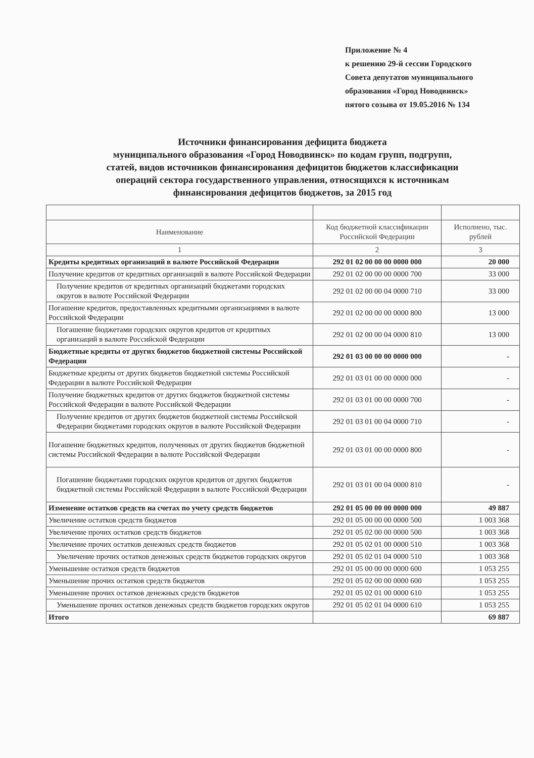Приложение № 4
к решению 29-й сессии Городского
Совета депутатов муниципального
образования «Город Новодвинск»
пятого созыва от 19.05.2016 № 134
Источники финансирования дефицита бюджета
муниципального образования «Город Новодвинск» по кодам групп, подгрупп,
статей, видов источников финансирования дефицитов бюджетов классификации
операций сектора государственного управления, относящихся к источникам
финансирования дефицитов бюджетов, за 2015 год
| Наименование | Код бюджетной классификации Российской Федерации | Исполнено, тыс. рублей |
| --- | --- | --- |
| 1 | 2 | 3 |
| Кредиты кредитных организаций в валюте Российской Федерации | 292 01 02 00 00 00 0000 000 | 20 000 |
| Получение кредитов от кредитных организаций в валюте Российской Федерации | 292 01 02 00 00 00 0000 700 | 33 000 |
| Получение кредитов от кредитных организаций бюджетами городских округов в валюте Российской Федерации | 292 01 02 00 00 04 0000 710 | 33 000 |
| Погашение кредитов, предоставленных кредитными организациями в валюте Российской Федерации | 292 01 02 00 00 00 0000 800 | 13 000 |
| Погашение бюджетами городских округов кредитов от кредитных организаций в валюте Российской Федерации | 292 01 02 00 00 04 0000 810 | 13 000 |
| Бюджетные кредиты от других бюджетов бюджетной системы Российской Федерации | 292 01 03 00 00 00 0000 000 | - |
| Бюджетные кредиты от других бюджетов бюджетной системы Российской Федерации в валюте Российской Федерации | 292 01 03 01 00 00 0000 000 | - |
| Получение бюджетных кредитов от других бюджетов бюджетной системы Российской Федерации в валюте Российской Федерации | 292 01 03 01 00 00 0000 700 | - |
| Получение кредитов от других бюджетов бюджетной системы Российской Федерации бюджетами городских округов в валюте Российской Федерации | 292 01 03 01 00 04 0000 710 | - |
| Погашение бюджетных кредитов, полученных от других бюджетов бюджетной системы Российской Федерации в валюте Российской Федерации | 292 01 03 01 00 00 0000 800 | - |
| Погашение бюджетами городских округов кредитов от других бюджетов бюджетной системы Российской Федерации в валюте Российской Федерации | 292 01 03 01 00 04 0000 810 | - |
| Изменение остатков средств на счетах по учету средств бюджетов | 292 01 05 00 00 00 0000 000 | 49 887 |
| Увеличение остатков средств бюджетов | 292 01 05 00 00 00 0000 500 | 1 003 368 |
| Увеличение прочих остатков средств бюджетов | 292 01 05 02 00 00 0000 500 | 1 003 368 |
| Увеличение прочих остатков денежных средств бюджетов | 292 01 05 02 01 00 0000 510 | 1 003 368 |
| Увеличение прочих остатков денежных средств бюджетов городских округов | 292 01 05 02 01 04 0000 510 | 1 003 368 |
| Уменьшение остатков средств бюджетов | 292 01 05 00 00 00 0000 600 | 1 053 255 |
| Уменьшение прочих остатков средств бюджетов | 292 01 05 02 00 00 0000 600 | 1 053 255 |
| Уменьшение прочих остатков денежных средств бюджетов | 292 01 05 02 01 00 0000 610 | 1 053 255 |
| Уменьшение прочих остатков денежных средств бюджетов городских округов | 292 01 05 02 01 04 0000 610 | 1 053 255 |
| Итого | | 69 887 |